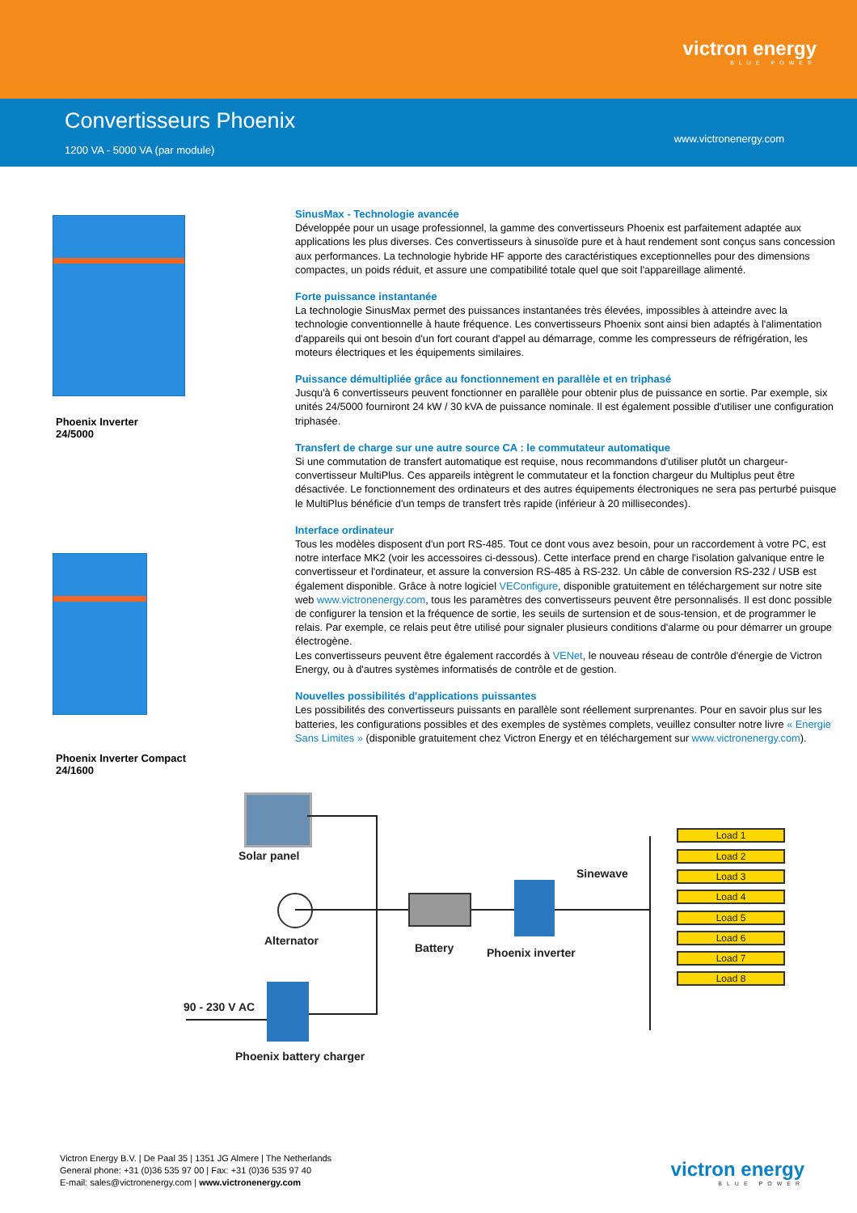victron energy
BLUE POWER
Convertisseurs Phoenix
1200 VA - 5000 VA (par module)
www.victronenergy.com
Phoenix Inverter
24/5000
Phoenix Inverter Compact
24/1600
SinusMax - Technologie avancée
Développée pour un usage professionnel, la gamme des convertisseurs Phoenix est parfaitement adaptée aux applications les plus diverses. Ces convertisseurs à sinusoïde pure et à haut rendement sont conçus sans concession aux performances. La technologie hybride HF apporte des caractéristiques exceptionnelles pour des dimensions compactes, un poids réduit, et assure une compatibilité totale quel que soit l'appareillage alimenté.
Forte puissance instantanée
La technologie SinusMax permet des puissances instantanées très élevées, impossibles à atteindre avec la technologie conventionnelle à haute fréquence. Les convertisseurs Phoenix sont ainsi bien adaptés à l'alimentation d'appareils qui ont besoin d'un fort courant d'appel au démarrage, comme les compresseurs de réfrigération, les moteurs électriques et les équipements similaires.
Puissance démultipliée grâce au fonctionnement en parallèle et en triphasé
Jusqu'à 6 convertisseurs peuvent fonctionner en parallèle pour obtenir plus de puissance en sortie. Par exemple, six unités 24/5000 fourniront 24 kW / 30 kVA de puissance nominale. Il est également possible d'utiliser une configuration triphasée.
Transfert de charge sur une autre source CA : le commutateur automatique
Si une commutation de transfert automatique est requise, nous recommandons d'utiliser plutôt un chargeur-convertisseur MultiPlus. Ces appareils intègrent le commutateur et la fonction chargeur du Multiplus peut être désactivée. Le fonctionnement des ordinateurs et des autres équipements électroniques ne sera pas perturbé puisque le MultiPlus bénéficie d'un temps de transfert très rapide (inférieur à 20 millisecondes).
Interface ordinateur
Tous les modèles disposent d'un port RS-485. Tout ce dont vous avez besoin, pour un raccordement à votre PC, est notre interface MK2 (voir les accessoires ci-dessous). Cette interface prend en charge l'isolation galvanique entre le convertisseur et l'ordinateur, et assure la conversion RS-485 à RS-232. Un câble de conversion RS-232 / USB est également disponible. Grâce à notre logiciel VEConfigure, disponible gratuitement en téléchargement sur notre site web www.victronenergy.com, tous les paramètres des convertisseurs peuvent être personnalisés. Il est donc possible de configurer la tension et la fréquence de sortie, les seuils de surtension et de sous-tension, et de programmer le relais. Par exemple, ce relais peut être utilisé pour signaler plusieurs conditions d'alarme ou pour démarrer un groupe électrogène.
Les convertisseurs peuvent être également raccordés à VENet, le nouveau réseau de contrôle d'énergie de Victron Energy, ou à d'autres systèmes informatisés de contrôle et de gestion.
Nouvelles possibilités d'applications puissantes
Les possibilités des convertisseurs puissants en parallèle sont réellement surprenantes. Pour en savoir plus sur les batteries, les configurations possibles et des exemples de systèmes complets, veuillez consulter notre livre « Energie Sans Limites » (disponible gratuitement chez Victron Energy et en téléchargement sur www.victronenergy.com).
Solar panel
Alternator
Battery Phoenix inverter
Sinewave
Load 1
Load 2
Load 3
Load 4
Load 5
Load 6
Load 7
Load 8
90 - 230 V AC
Phoenix battery charger
Victron Energy B.V. | De Paal 35 | 1351 JG Almere | The Netherlands
General phone: +31 (0)36 535 97 00 | Fax: +31 (0)36 535 97 40
E-mail: sales@victronenergy.com | www.victronenergy.com
victron energy
BLUE POWER